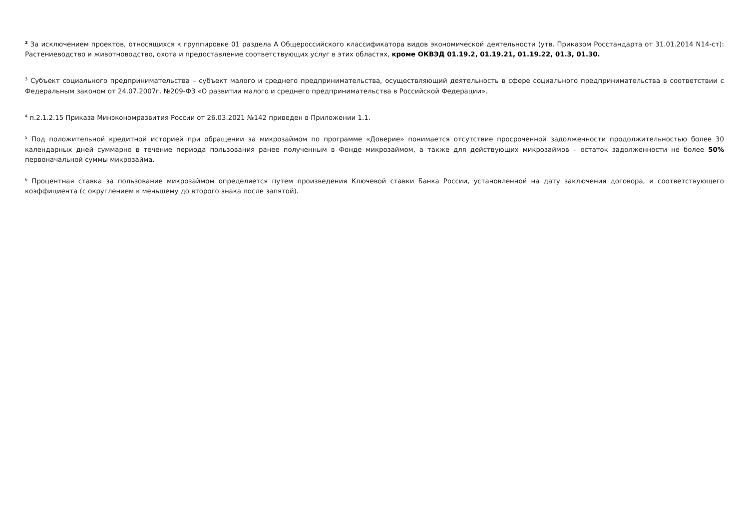<sup>2</sup> За исключением проектов, относящихся к группировке 01 раздела А Общероссийского классификатора видов экономической деятельности (утв. Приказом Росстандарта от 31.01.2014 N14-ст): Растениеводство и животноводство, охота и предоставление соответствующих услуг в этих областях, кроме ОКВЭД 01.19.2, 01.19.21, 01.19.22, 01.3, 01.30.
<sup>3</sup> Субъект социального предпринимательства – субъект малого и среднего предпринимательства, осуществляющий деятельность в сфере социального предпринимательства в соответствии с Федеральным законом от 24.07.2007г. №209-ФЗ «О развитии малого и среднего предпринимательства в Российской Федерации».
<sup>4</sup> п.2.1.2.15 Приказа Минэкономразвития России от 26.03.2021 №142 приведен в Приложении 1.1.
<sup>5</sup> Под положительной кредитной историей при обращении за микрозаймом по программе «Доверие» понимается отсутствие просроченной задолженности продолжительностью более 30 календарных дней суммарно в течение периода пользования ранее полученным в Фонде микрозаймом, а также для действующих микрозаймов – остаток задолженности не более 50% первоначальной суммы микрозайма.
<sup>6</sup> Процентная ставка за пользование микрозаймом определяется путем произведения Ключевой ставки Банка России, установленной на дату заключения договора, и соответствующего коэффициента (с округлением к меньшему до второго знака после запятой).